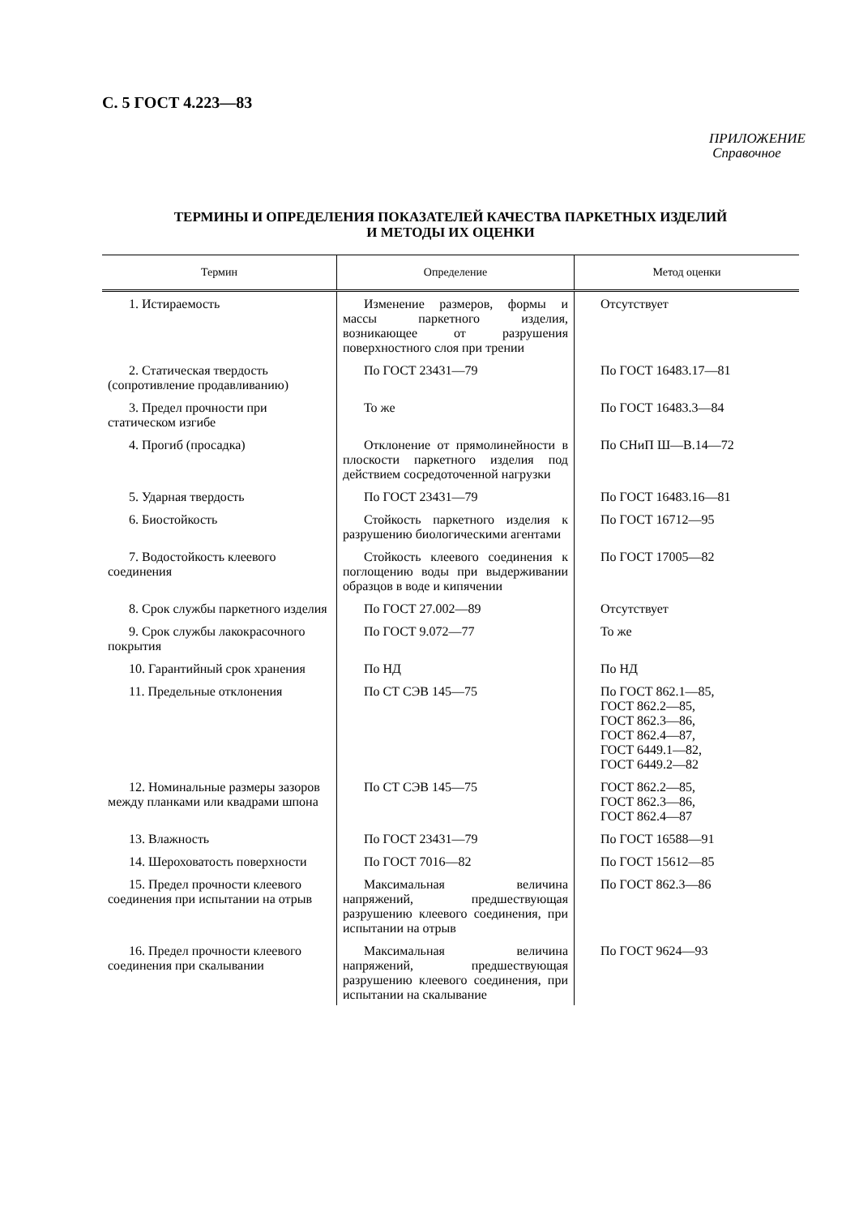С. 5 ГОСТ 4.223—83
ПРИЛОЖЕНИЕ
Справочное
ТЕРМИНЫ И ОПРЕДЕЛЕНИЯ ПОКАЗАТЕЛЕЙ КАЧЕСТВА ПАРКЕТНЫХ ИЗДЕЛИЙ
И МЕТОДЫ ИХ ОЦЕНКИ
| Термин | Определение | Метод оценки |
| --- | --- | --- |
| 1. Истираемость | Изменение размеров, формы и массы паркетного изделия, возникающее от разрушения поверхностного слоя при трении | Отсутствует |
| 2. Статическая твердость (сопротивление продавливанию) | По ГОСТ 23431—79 | По ГОСТ 16483.17—81 |
| 3. Предел прочности при статическом изгибе | То же | По ГОСТ 16483.3—84 |
| 4. Прогиб (просадка) | Отклонение от прямолинейности в плоскости паркетного изделия под действием сосредоточенной нагрузки | По СНиП Ш—В.14—72 |
| 5. Ударная твердость | По ГОСТ 23431—79 | По ГОСТ 16483.16—81 |
| 6. Биостойкость | Стойкость паркетного изделия к разрушению биологическими агентами | По ГОСТ 16712—95 |
| 7. Водостойкость клеевого соединения | Стойкость клеевого соединения к поглощению воды при выдерживании образцов в воде и кипячении | По ГОСТ 17005—82 |
| 8. Срок службы паркетного изделия | По ГОСТ 27.002—89 | Отсутствует |
| 9. Срок службы лакокрасочного покрытия | По ГОСТ 9.072—77 | То же |
| 10. Гарантийный срок хранения | По НД | По НД |
| 11. Предельные отклонения | По СТ СЭВ 145—75 | По ГОСТ 862.1—85, ГОСТ 862.2—85, ГОСТ 862.3—86, ГОСТ 862.4—87, ГОСТ 6449.1—82, ГОСТ 6449.2—82 |
| 12. Номинальные размеры зазоров между планками или квадрами шпона | По СТ СЭВ 145—75 | ГОСТ 862.2—85, ГОСТ 862.3—86, ГОСТ 862.4—87 |
| 13. Влажность | По ГОСТ 23431—79 | По ГОСТ 16588—91 |
| 14. Шероховатость поверхности | По ГОСТ 7016—82 | По ГОСТ 15612—85 |
| 15. Предел прочности клеевого соединения при испытании на отрыв | Максимальная величина напряжений, предшествующая разрушению клеевого соединения, при испытании на отрыв | По ГОСТ 862.3—86 |
| 16. Предел прочности клеевого соединения при скалывании | Максимальная величина напряжений, предшествующая разрушению клеевого соединения, при испытании на скалывание | По ГОСТ 9624—93 |